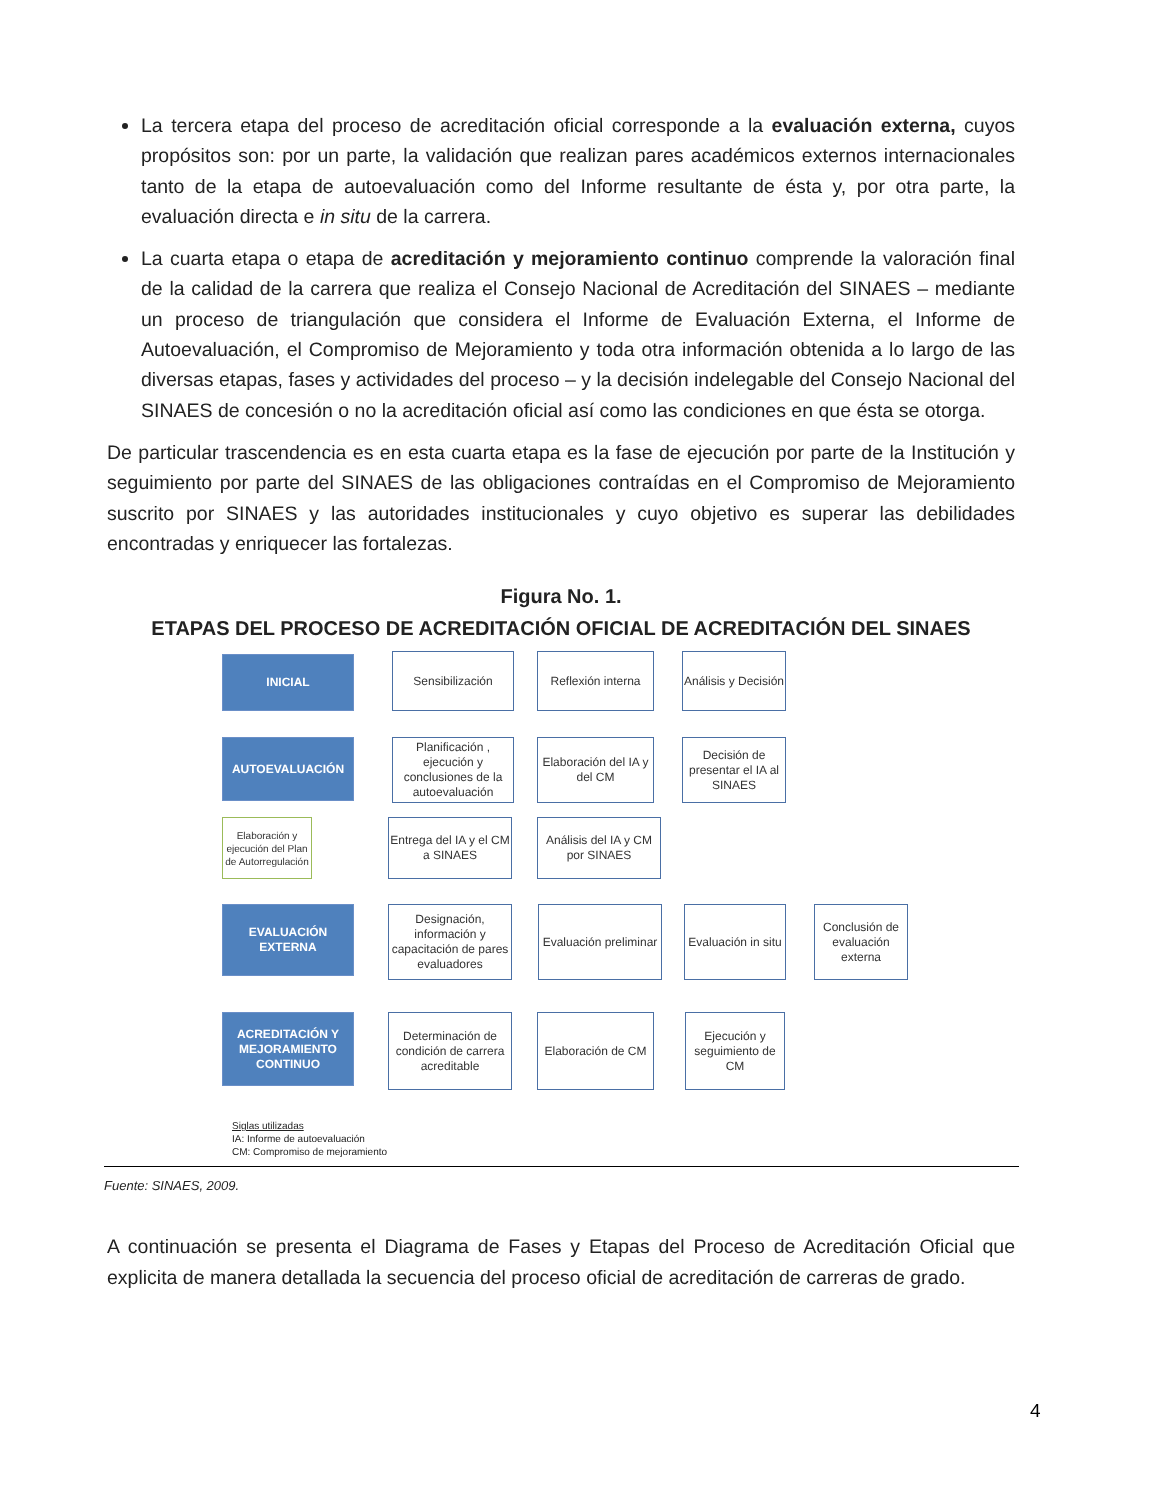La tercera etapa del proceso de acreditación oficial corresponde a la evaluación externa, cuyos propósitos son: por un parte, la validación que realizan pares académicos externos internacionales tanto de la etapa de autoevaluación como del Informe resultante de ésta y, por otra parte, la evaluación directa e in situ de la carrera.
La cuarta etapa o etapa de acreditación y mejoramiento continuo comprende la valoración final de la calidad de la carrera que realiza el Consejo Nacional de Acreditación del SINAES – mediante un proceso de triangulación que considera el Informe de Evaluación Externa, el Informe de Autoevaluación, el Compromiso de Mejoramiento y toda otra información obtenida a lo largo de las diversas etapas, fases y actividades del proceso – y la decisión indelegable del Consejo Nacional del SINAES de concesión o no la acreditación oficial así como las condiciones en que ésta se otorga.
De particular trascendencia es en esta cuarta etapa es la fase de ejecución por parte de la Institución y seguimiento por parte del SINAES de las obligaciones contraídas en el Compromiso de Mejoramiento suscrito por SINAES y las autoridades institucionales y cuyo objetivo es superar las debilidades encontradas y enriquecer las fortalezas.
Figura No. 1.
ETAPAS DEL PROCESO DE ACREDITACIÓN OFICIAL DE ACREDITACIÓN DEL SINAES
INICIAL Sensibilización
Reflexión interna
Análisis y Decisión
AUTOEVALUACIÓN
Planificación , ejecución y conclusiones de la autoevaluación
Elaboración del IA y del CM
Decisión de presentar el IA al SINAES
Elaboración y ejecución del Plan de Autorregulación
Entrega del IA y el CM a SINAES
Análisis del IA y CM por SINAES
EVALUACIÓN EXTERNA
Designación, información y capacitación de pares evaluadores
Evaluación preliminar
Evaluación in situ
Conclusión de evaluación externa
ACREDITACIÓN Y MEJORAMIENTO CONTINUO
Determinación de condición de carrera acreditable
Elaboración de CM
Ejecución y seguimiento de CM
Siglas utilizadas
IA: Informe de autoevaluación
CM: Compromiso de mejoramiento
Fuente: SINAES, 2009.
A continuación se presenta el Diagrama de Fases y Etapas del Proceso de Acreditación Oficial que explicita de manera detallada la secuencia del proceso oficial de acreditación de carreras de grado.
4